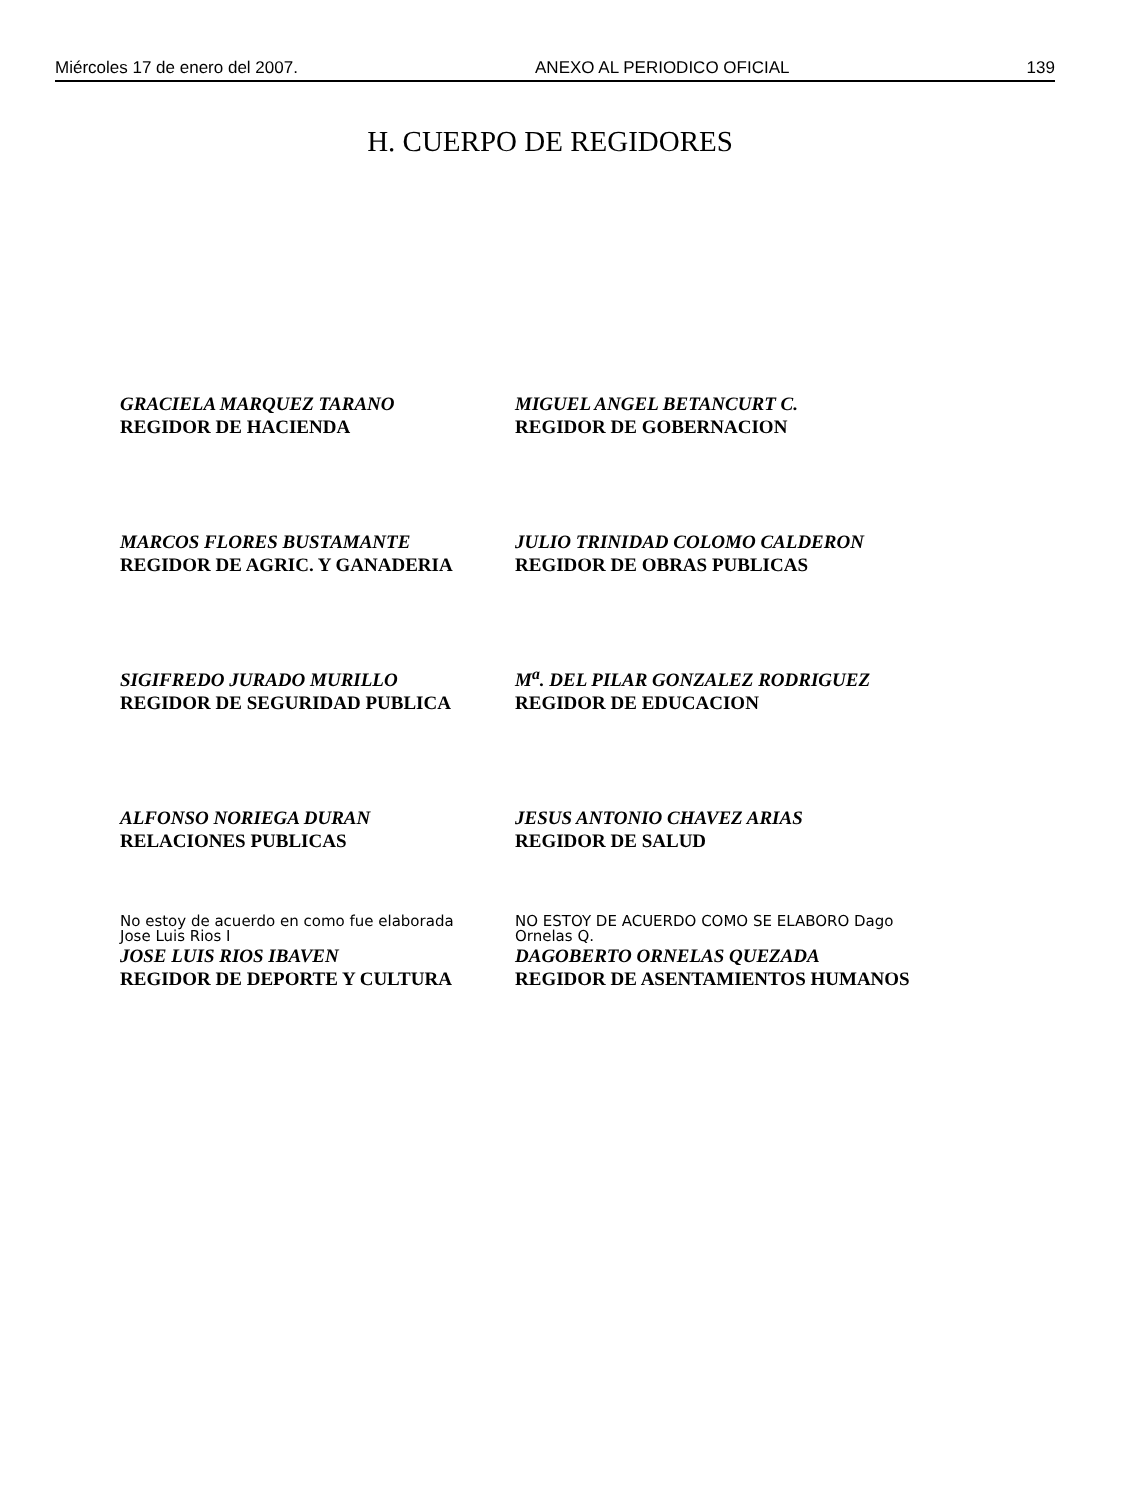Miércoles 17 de enero del 2007. ANEXO AL PERIODICO OFICIAL 139
H. CUERPO DE REGIDORES
GRACIELA MARQUEZ TARANO
REGIDOR DE HACIENDA
MIGUEL ANGEL BETANCURT C.
REGIDOR DE GOBERNACION
MARCOS FLORES BUSTAMANTE
REGIDOR DE AGRIC. Y GANADERIA
JULIO TRINIDAD COLOMO CALDERON
REGIDOR DE OBRAS PUBLICAS
SIGIFREDO JURADO MURILLO
REGIDOR DE SEGURIDAD PUBLICA
M<sup>a</sup>. DEL PILAR GONZALEZ RODRIGUEZ
REGIDOR DE EDUCACION
ALFONSO NORIEGA DURAN
RELACIONES PUBLICAS
JESUS ANTONIO CHAVEZ ARIAS
REGIDOR DE SALUD
No estoy de acuerdo en como fue elaborada
Jose Luis Rios I
JOSE LUIS RIOS IBAVEN
REGIDOR DE DEPORTE Y CULTURA
NO ESTOY DE ACUERDO COMO SE ELABORO Dago Ornelas Q.
DAGOBERTO ORNELAS QUEZADA
REGIDOR DE ASENTAMIENTOS HUMANOS